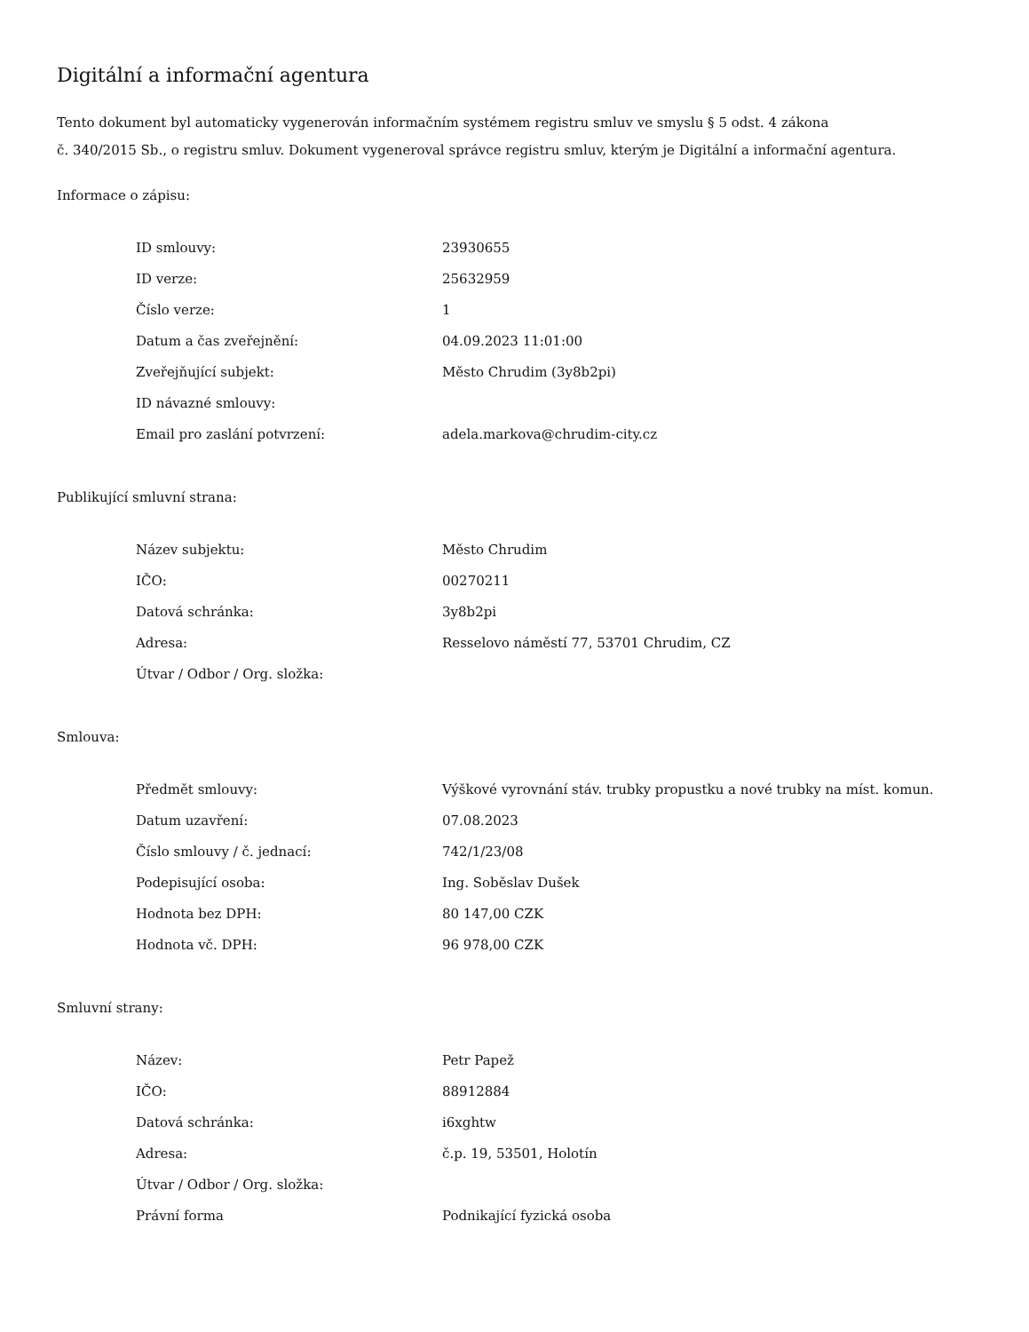Digitální a informační agentura
Tento dokument byl automaticky vygenerován informačním systémem registru smluv ve smyslu § 5 odst. 4 zákona
č. 340/2015 Sb., o registru smluv. Dokument vygeneroval správce registru smluv, kterým je Digitální a informační agentura.
Informace o zápisu:
| ID smlouvy: | 23930655 |
| ID verze: | 25632959 |
| Číslo verze: | 1 |
| Datum a čas zveřejnění: | 04.09.2023 11:01:00 |
| Zveřejňující subjekt: | Město Chrudim (3y8b2pi) |
| ID návazné smlouvy: | |
| Email pro zaslání potvrzení: | adela.markova@chrudim-city.cz |
Publikující smluvní strana:
| Název subjektu: | Město Chrudim |
| IČO: | 00270211 |
| Datová schránka: | 3y8b2pi |
| Adresa: | Resselovo náměstí 77, 53701 Chrudim, CZ |
| Útvar / Odbor / Org. složka: | |
Smlouva:
| Předmět smlouvy: | Výškové vyrovnání stáv. trubky propustku a nové trubky na míst. komun. |
| Datum uzavření: | 07.08.2023 |
| Číslo smlouvy / č. jednací: | 742/1/23/08 |
| Podepisující osoba: | Ing. Soběslav Dušek |
| Hodnota bez DPH: | 80 147,00 CZK |
| Hodnota vč. DPH: | 96 978,00 CZK |
Smluvní strany:
| Název: | Petr Papež |
| IČO: | 88912884 |
| Datová schránka: | i6xghtw |
| Adresa: | č.p. 19, 53501, Holotín |
| Útvar / Odbor / Org. složka: | |
| Právní forma | Podnikající fyzická osoba |